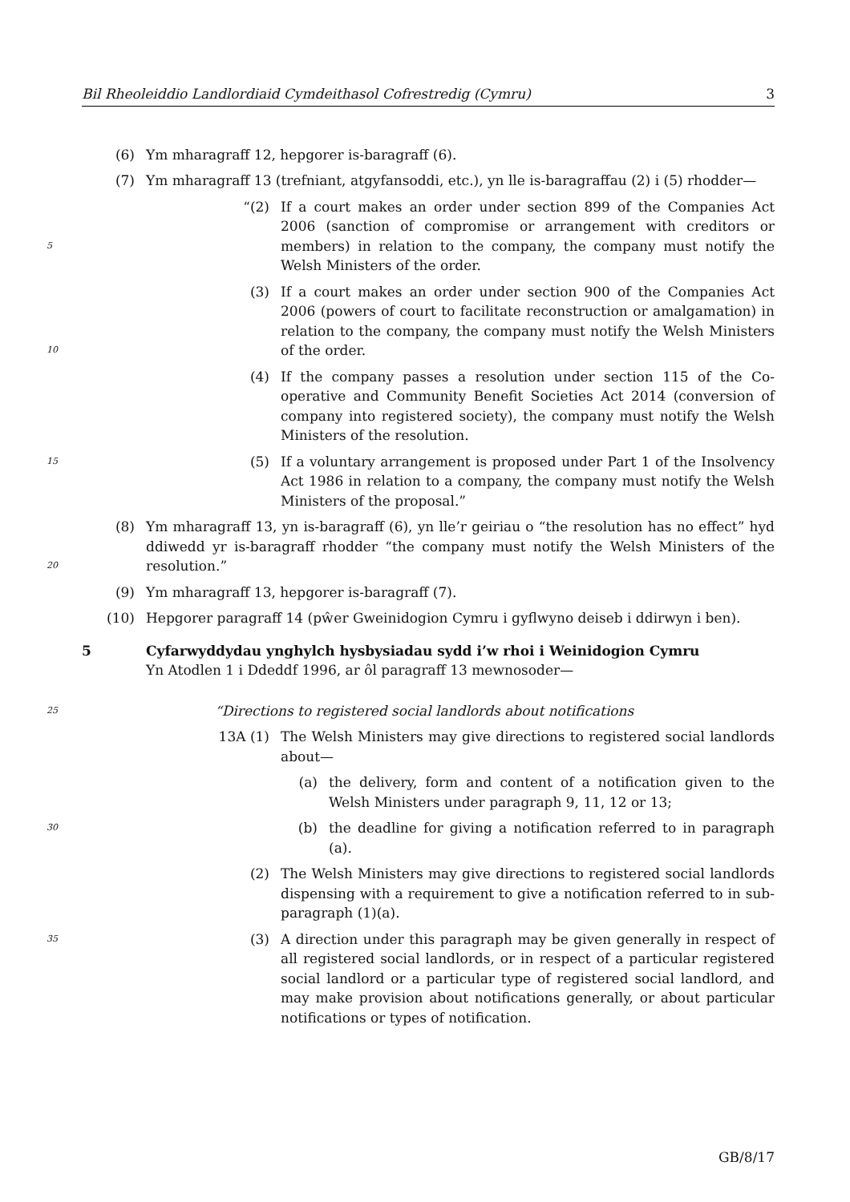Bil Rheoleiddio Landlordiaid Cymdeithasol Cofrestredig (Cymru) 3
(6) Ym mharagraff 12, hepgorer is-baragraff (6).
(7) Ym mharagraff 13 (trefniant, atgyfansoddi, etc.), yn lle is-baragraffau (2) i (5) rhodder—
5
“(2) If a court makes an order under section 899 of the Companies Act 2006 (sanction of compromise or arrangement with creditors or members) in relation to the company, the company must notify the Welsh Ministers of the order.
10
(3) If a court makes an order under section 900 of the Companies Act 2006 (powers of court to facilitate reconstruction or amalgamation) in relation to the company, the company must notify the Welsh Ministers of the order.
(4) If the company passes a resolution under section 115 of the Co-operative and Community Benefit Societies Act 2014 (conversion of company into registered society), the company must notify the Welsh Ministers of the resolution.
15
(5) If a voluntary arrangement is proposed under Part 1 of the Insolvency Act 1986 in relation to a company, the company must notify the Welsh Ministers of the proposal.”
20
(8) Ym mharagraff 13, yn is-baragraff (6), yn lle’r geiriau o “the resolution has no effect” hyd ddiwedd yr is-baragraff rhodder “the company must notify the Welsh Ministers of the resolution.”
(9) Ym mharagraff 13, hepgorer is-baragraff (7).
(10) Hepgorer paragraff 14 (pŵer Gweinidogion Cymru i gyflwyno deiseb i ddirwyn i ben).
5 Cyfarwyddydau ynghylch hysbysiadau sydd i’w rhoi i Weinidogion Cymru
Yn Atodlen 1 i Ddeddf 1996, ar ôl paragraff 13 mewnosoder—
25
“Directions to registered social landlords about notifications
13A (1) The Welsh Ministers may give directions to registered social landlords about—
(a) the delivery, form and content of a notification given to the Welsh Ministers under paragraph 9, 11, 12 or 13;
30
(b) the deadline for giving a notification referred to in paragraph (a).
(2) The Welsh Ministers may give directions to registered social landlords dispensing with a requirement to give a notification referred to in sub-paragraph (1)(a).
35
(3) A direction under this paragraph may be given generally in respect of all registered social landlords, or in respect of a particular registered social landlord or a particular type of registered social landlord, and may make provision about notifications generally, or about particular notifications or types of notification.
GB/8/17